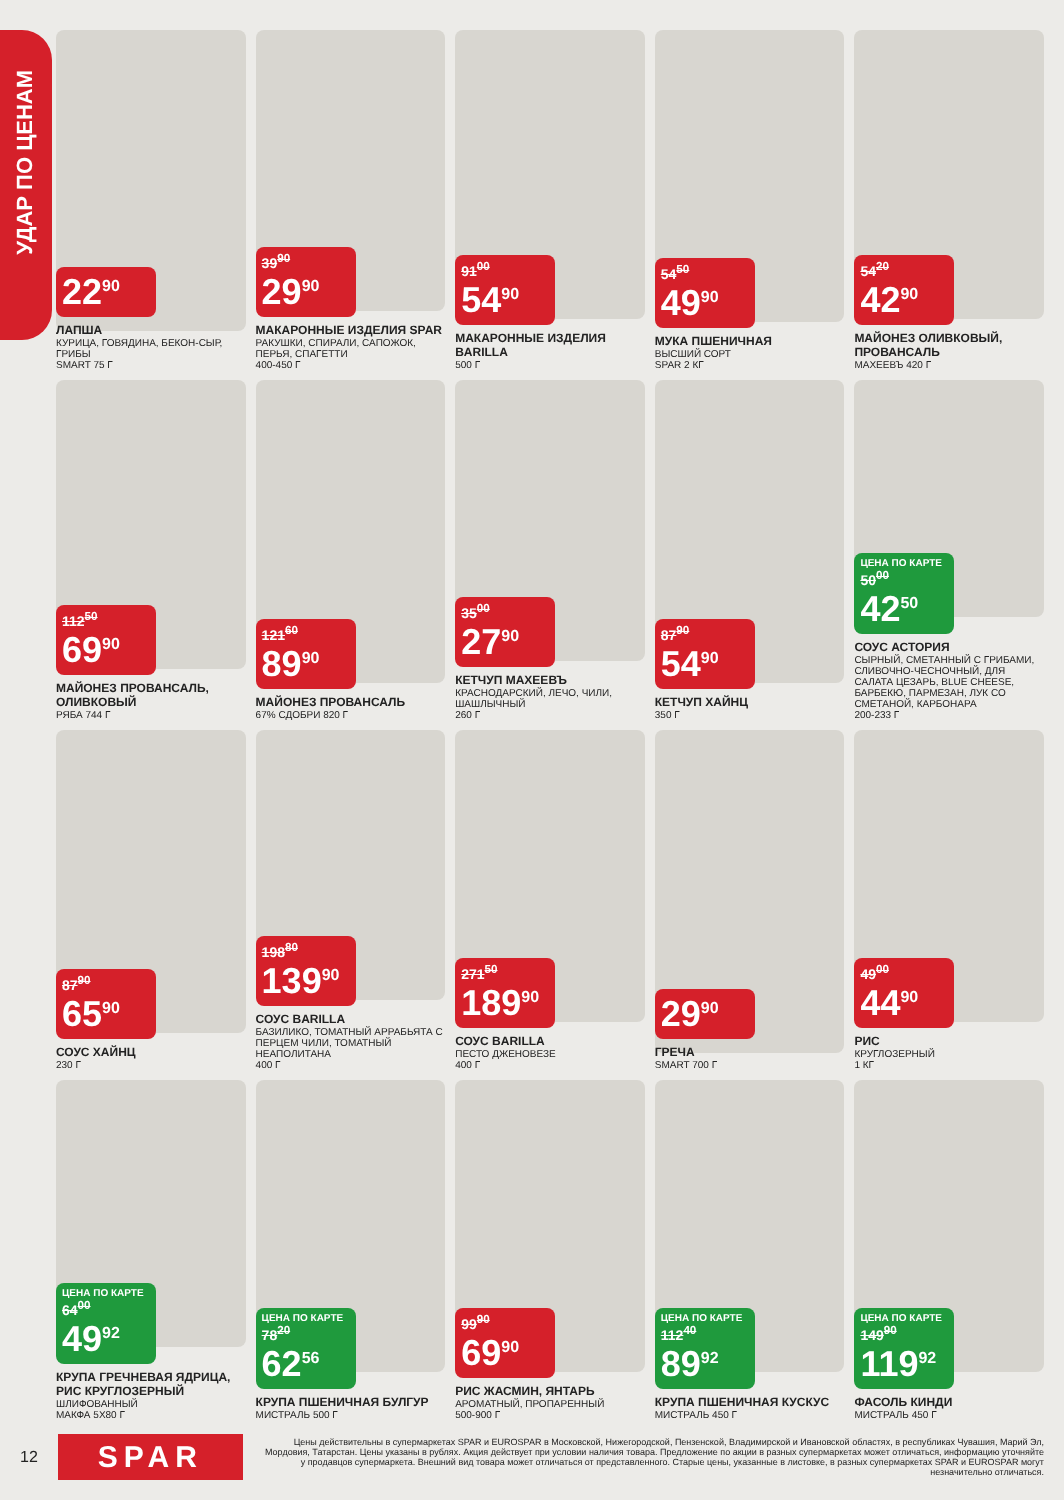УДАР ПО ЦЕНАМ
22<sup>90</sup>
ЛАПША
КУРИЦА, ГОВЯДИНА, БЕКОН-СЫР, ГРИБЫ
SMART 75 Г
39<sup>90</sup>
29<sup>90</sup>
МАКАРОННЫЕ ИЗДЕЛИЯ SPAR
РАКУШКИ, СПИРАЛИ, САПОЖОК, ПЕРЬЯ, СПАГЕТТИ
400-450 Г
91<sup>00</sup>
54<sup>90</sup>
МАКАРОННЫЕ ИЗДЕЛИЯ BARILLA
500 Г
54<sup>50</sup>
49<sup>90</sup>
МУКА ПШЕНИЧНАЯ
ВЫСШИЙ СОРТ
SPAR 2 КГ
54<sup>20</sup>
42<sup>90</sup>
МАЙОНЕЗ ОЛИВКОВЫЙ, ПРОВАНСАЛЬ
МАХЕЕВЪ 420 Г
112<sup>50</sup>
69<sup>90</sup>
МАЙОНЕЗ ПРОВАНСАЛЬ, ОЛИВКОВЫЙ
РЯБА 744 Г
121<sup>60</sup>
89<sup>90</sup>
МАЙОНЕЗ ПРОВАНСАЛЬ
67% СДОБРИ 820 Г
35<sup>00</sup>
27<sup>90</sup>
КЕТЧУП МАХЕЕВЪ
КРАСНОДАРСКИЙ, ЛЕЧО, ЧИЛИ, ШАШЛЫЧНЫЙ
260 Г
87<sup>90</sup>
54<sup>90</sup>
КЕТЧУП ХАЙНЦ
350 Г
ЦЕНА ПО КАРТЕ
50<sup>00</sup>
42<sup>50</sup>
СОУС АСТОРИЯ
СЫРНЫЙ, СМЕТАННЫЙ С ГРИБАМИ, СЛИВОЧНО-ЧЕСНОЧНЫЙ, ДЛЯ САЛАТА ЦЕЗАРЬ, BLUE CHEESE, БАРБЕКЮ, ПАРМЕЗАН, ЛУК СО СМЕТАНОЙ, КАРБОНАРА
200-233 Г
87<sup>90</sup>
65<sup>90</sup>
СОУС ХАЙНЦ
230 Г
198<sup>80</sup>
139<sup>90</sup>
СОУС BARILLA
БАЗИЛИКО, ТОМАТНЫЙ АРРАБЬЯТА С ПЕРЦЕМ ЧИЛИ, ТОМАТНЫЙ НЕАПОЛИТАНА
400 Г
271<sup>50</sup>
189<sup>90</sup>
СОУС BARILLA
ПЕСТО ДЖЕНОВЕЗЕ
400 Г
29<sup>90</sup>
ГРЕЧА
SMART 700 Г
49<sup>00</sup>
44<sup>90</sup>
РИС
КРУГЛОЗЕРНЫЙ
1 КГ
ЦЕНА ПО КАРТЕ
64<sup>00</sup>
49<sup>92</sup>
КРУПА ГРЕЧНЕВАЯ ЯДРИЦА, РИС КРУГЛОЗЕРНЫЙ
ШЛИФОВАННЫЙ
МАКФА 5Х80 Г
ЦЕНА ПО КАРТЕ
78<sup>20</sup>
62<sup>56</sup>
КРУПА ПШЕНИЧНАЯ БУЛГУР
МИСТРАЛЬ 500 Г
99<sup>90</sup>
69<sup>90</sup>
РИС ЖАСМИН, ЯНТАРЬ
АРОМАТНЫЙ, ПРОПАРЕННЫЙ
500-900 Г
ЦЕНА ПО КАРТЕ
112<sup>40</sup>
89<sup>92</sup>
КРУПА ПШЕНИЧНАЯ КУСКУС
МИСТРАЛЬ 450 Г
ЦЕНА ПО КАРТЕ
149<sup>90</sup>
119<sup>92</sup>
ФАСОЛЬ КИНДИ
МИСТРАЛЬ 450 Г
12
SPAR
Цены действительны в супермаркетах SPAR и EUROSPAR в Московской, Нижегородской, Пензенской, Владимирской и Ивановской областях, в республиках Чувашия, Марий Эл, Мордовия, Татарстан. Цены указаны в рублях. Акция действует при условии наличия товара. Предложение по акции в разных супермаркетах может отличаться, информацию уточняйте у продавцов супермаркета. Внешний вид товара может отличаться от представленного. Старые цены, указанные в листовке, в разных супермаркетах SPAR и EUROSPAR могут незначительно отличаться.